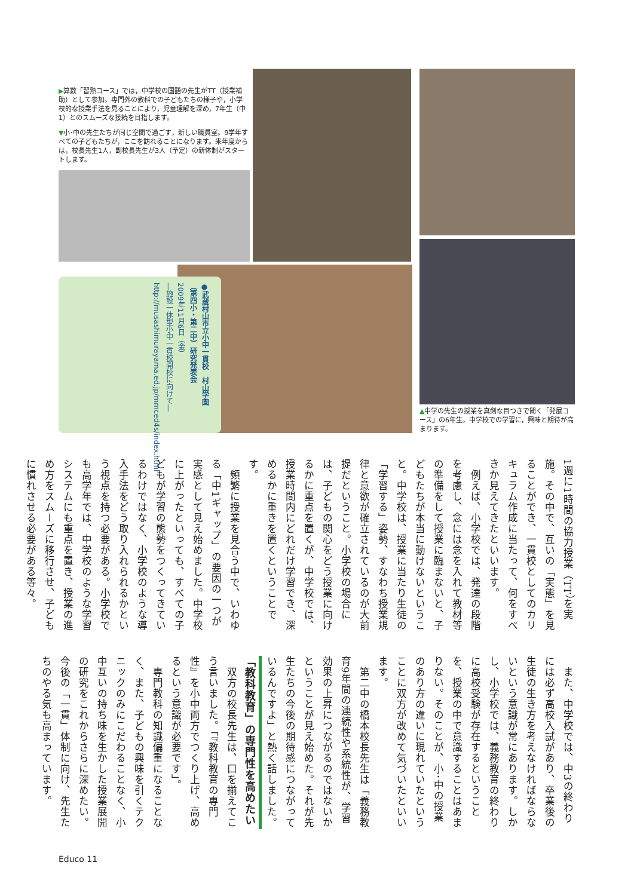▶算数「習熟コース」では，中学校の国語の先生がTT（授業補助）として参加。専門外の教科での子どもたちの様子や，小学校的な授業手法を見ることにより，児童理解を深め，7年生（中1）とのスムーズな接続を目指します。
▼小･中の先生たちが同じ空間で過ごす，新しい職員室。9学年すべての子どもたちが，ここを訪れることになります。来年度からは，校長先生1人，副校長先生が3人（予定）の新体制がスタートします。
●武蔵村山市立小中一貫校　村山学園
（第四小・第二中）研究発表会
2009年11月6日（金）
―施設一体型小中一貫校開校に向けて―
http://musashimurayama.ed.jp/mmced4s/index.html
▲中学の先生の授業を真剣な目つきで聞く「発展コース」の6年生。中学校での学習に，興味と期待が高まります。
1週に1時間の協力授業（TT）を実施。その中で、互いの「実態」を見ることができ、一貫校としてのカリキュラム作成に当たって、何をすべきか見えてきたといいます。
　例えば、小学校では、発達の段階を考慮し、念には念を入れて教材等の準備をして授業に臨まないと、子どもたちが本当に動けないということ。中学校は、授業に当たり生徒の「学習する」姿勢、すなわち授業規律と意欲が確立されているのが大前提だということ。小学校の場合には、子どもの関心をどう授業に向けるかに重点を置くが、中学校では、授業時間内にどれだけ学習でき、深めるかに重きを置くということです。
　頻繁に授業を見合う中で、いわゆる「中1ギャップ」の要因の一つが実感として見え始めました。中学校に上がったといっても、すべての子どもが学習の態勢をつくってきているわけではなく、小学校のような導入手法をどう取り入れられるかという視点を持つ必要がある。小学校でも高学年では、中学校のような学習システムにも重点を置き、授業の進め方をスムーズに移行させ、子どもに慣れさせる必要がある等々。
　また、中学校では、中3の終わりには必ず高校入試があり、卒業後の生徒の生き方を考えなければならないという意識が常にあります。しかし、小学校では、義務教育の終わりに高校受験が存在するということを、授業の中で意識することはあまりない。そのことが、小･中の授業のあり方の違いに現れていたということに双方が改めて気づいたといいます。
　第二中の橋本校長先生は「義務教育9年間の連続性や系統性が、学習効果の上昇につながるのではないかということが見え始めた。それが先生たちの今後の期待感につながっているんですよ」と熱く話しました。
「教科教育」の専門性を高めたい
　双方の校長先生は、口を揃えてこう言いました。「『教科教育の専門性』を小中両方でつくり上げ、高めるという意識が必要です」。
　専門教科の知識偏重になることなく、また、子どもの興味を引くテクニックのみにこだわることなく、小中互いの持ち味を生かした授業展開の研究をこれからさらに深めたい。今後の「一貫」体制に向け、先生たちのやる気も高まっています。
Educo 11